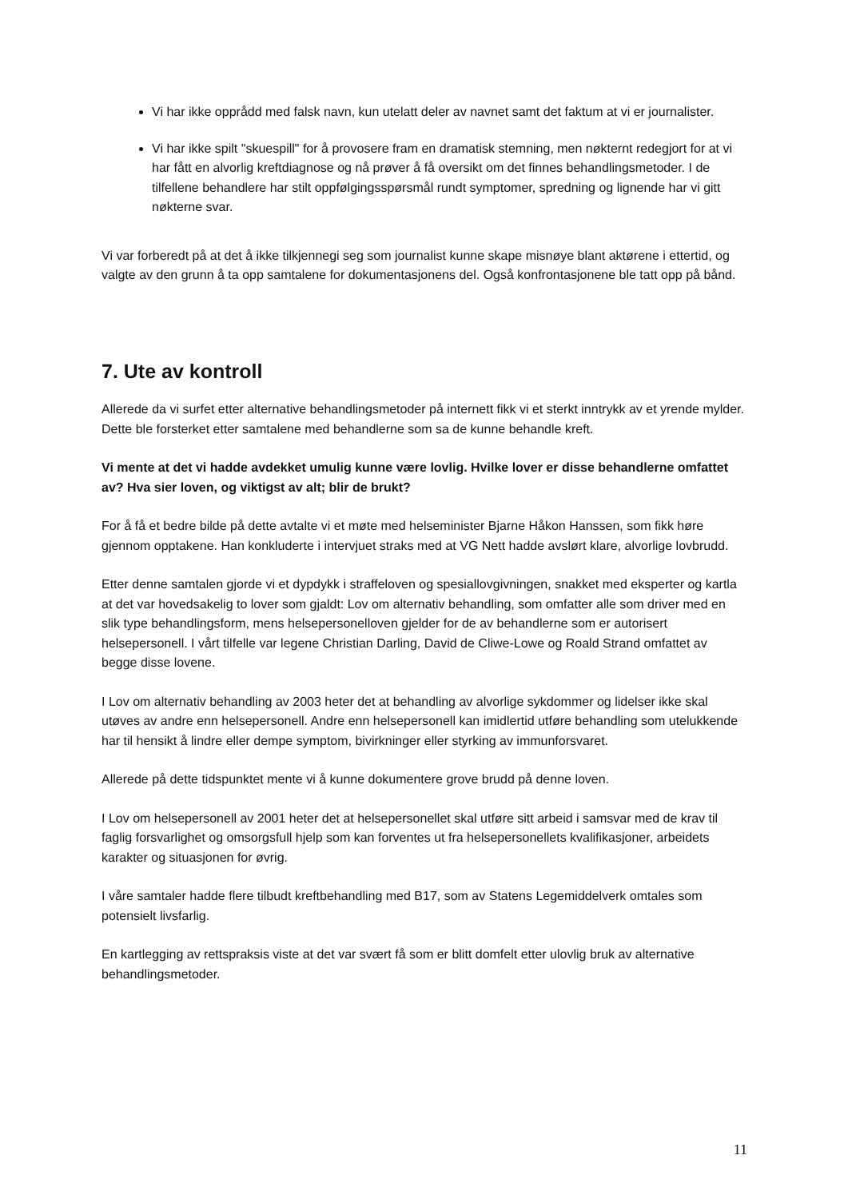Vi har ikke opprådd med falsk navn, kun utelatt deler av navnet samt det faktum at vi er journalister.
Vi har ikke spilt "skuespill" for å provosere fram en dramatisk stemning, men nøkternt redegjort for at vi har fått en alvorlig kreftdiagnose og nå prøver å få oversikt om det finnes behandlingsmetoder. I de tilfellene behandlere har stilt oppfølgingsspørsmål rundt symptomer, spredning og lignende har vi gitt nøkterne svar.
Vi var forberedt på at det å ikke tilkjennegi seg som journalist kunne skape misnøye blant aktørene i ettertid, og valgte av den grunn å ta opp samtalene for dokumentasjonens del. Også konfrontasjonene ble tatt opp på bånd.
7. Ute av kontroll
Allerede da vi surfet etter alternative behandlingsmetoder på internett fikk vi et sterkt inntrykk av et yrende mylder. Dette ble forsterket etter samtalene med behandlerne som sa de kunne behandle kreft.
Vi mente at det vi hadde avdekket umulig kunne være lovlig. Hvilke lover er disse behandlerne omfattet av? Hva sier loven, og viktigst av alt; blir de brukt?
For å få et bedre bilde på dette avtalte vi et møte med helseminister Bjarne Håkon Hanssen, som fikk høre gjennom opptakene. Han konkluderte i intervjuet straks med at VG Nett hadde avslørt klare, alvorlige lovbrudd.
Etter denne samtalen gjorde vi et dypdykk i straffeloven og spesiallovgivningen, snakket med eksperter og kartla at det var hovedsakelig to lover som gjaldt: Lov om alternativ behandling, som omfatter alle som driver med en slik type behandlingsform, mens helsepersonelloven gjelder for de av behandlerne som er autorisert helsepersonell. I vårt tilfelle var legene Christian Darling, David de Cliwe-Lowe og Roald Strand omfattet av begge disse lovene.
I Lov om alternativ behandling av 2003 heter det at behandling av alvorlige sykdommer og lidelser ikke skal utøves av andre enn helsepersonell. Andre enn helsepersonell kan imidlertid utføre behandling som utelukkende har til hensikt å lindre eller dempe symptom, bivirkninger eller styrking av immunforsvaret.
Allerede på dette tidspunktet mente vi å kunne dokumentere grove brudd på denne loven.
I Lov om helsepersonell av 2001 heter det at helsepersonellet skal utføre sitt arbeid i samsvar med de krav til faglig forsvarlighet og omsorgsfull hjelp som kan forventes ut fra helsepersonellets kvalifikasjoner, arbeidets karakter og situasjonen for øvrig.
I våre samtaler hadde flere tilbudt kreftbehandling med B17, som av Statens Legemiddelverk omtales som potensielt livsfarlig.
En kartlegging av rettspraksis viste at det var svært få som er blitt domfelt etter ulovlig bruk av alternative behandlingsmetoder.
11